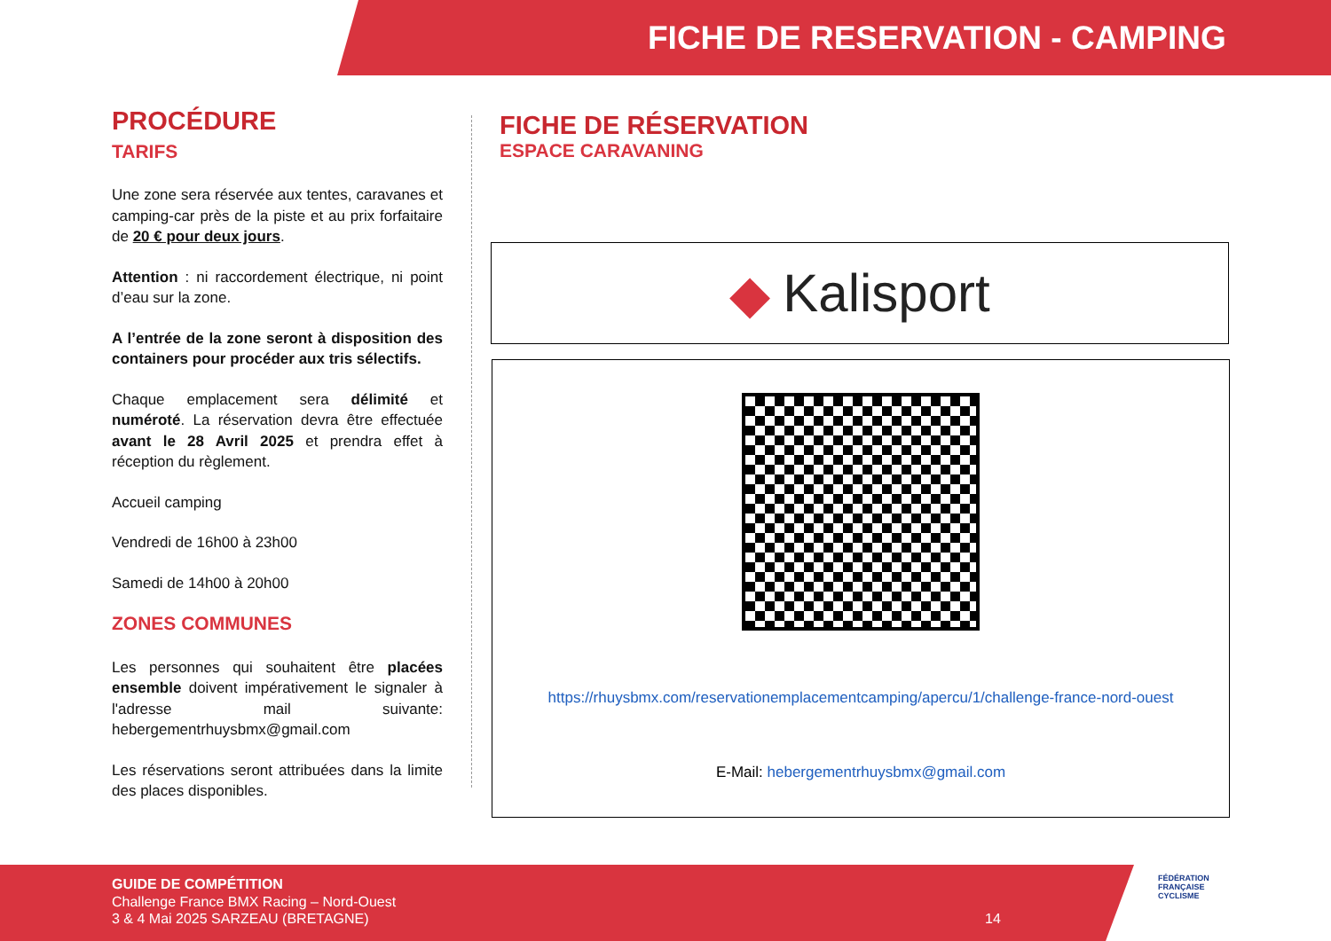FICHE DE RESERVATION - CAMPING
PROCÉDURE
TARIFS
Une zone sera réservée aux tentes, caravanes et camping-car près de la piste et au prix forfaitaire de 20 € pour deux jours.
Attention : ni raccordement électrique, ni point d’eau sur la zone.
A l’entrée de la zone seront à disposition des containers pour procéder aux tris sélectifs.
Chaque emplacement sera délimité et numéroté. La réservation devra être effectuée avant le 28 Avril 2025 et prendra effet à réception du règlement.
Accueil camping
Vendredi de 16h00 à 23h00
Samedi de 14h00 à 20h00
ZONES COMMUNES
Les personnes qui souhaitent être placées ensemble doivent impérativement le signaler à l'adresse mail suivante: hebergementrhuysbmx@gmail.com
Les réservations seront attribuées dans la limite des places disponibles.
FICHE DE RÉSERVATION
ESPACE CARAVANING
◆ Kalisport
https://rhuysbmx.com/reservationemplacementcamping/apercu/1/challenge-france-nord-ouest
E-Mail: hebergementrhuysbmx@gmail.com
GUIDE DE COMPÉTITION
Challenge France BMX Racing – Nord-Ouest
3 & 4 Mai 2025 SARZEAU (BRETAGNE) 14
FÉDÉRATION
FRANÇAISE
CYCLISME